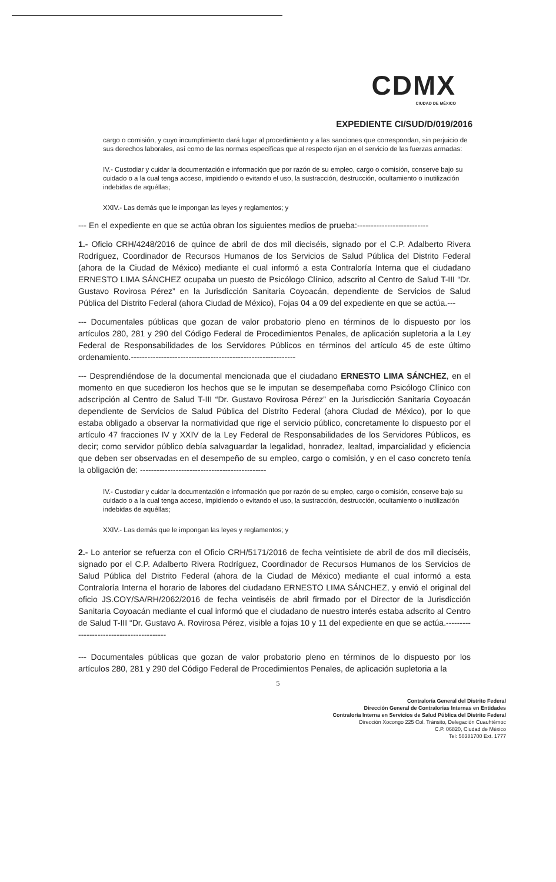CDMX CIUDAD DE MÉXICO
EXPEDIENTE CI/SUD/D/019/2016
cargo o comisión, y cuyo incumplimiento dará lugar al procedimiento y a las sanciones que correspondan, sin perjuicio de sus derechos laborales, así como de las normas específicas que al respecto rijan en el servicio de las fuerzas armadas:
IV.- Custodiar y cuidar la documentación e información que por razón de su empleo, cargo o comisión, conserve bajo su cuidado o a la cual tenga acceso, impidiendo o evitando el uso, la sustracción, destrucción, ocultamiento o inutilización indebidas de aquéllas;
XXIV.- Las demás que le impongan las leyes y reglamentos; y
--- En el expediente en que se actúa obran los siguientes medios de prueba:--------------------------
1.- Oficio CRH/4248/2016 de quince de abril de dos mil dieciséis, signado por el C.P. Adalberto Rivera Rodríguez, Coordinador de Recursos Humanos de los Servicios de Salud Pública del Distrito Federal (ahora de la Ciudad de México) mediante el cual informó a esta Contraloría Interna que el ciudadano ERNESTO LIMA SÁNCHEZ ocupaba un puesto de Psicólogo Clínico, adscrito al Centro de Salud T-III “Dr. Gustavo Rovirosa Pérez” en la Jurisdicción Sanitaria Coyoacán, dependiente de Servicios de Salud Pública del Distrito Federal (ahora Ciudad de México), Fojas 04 a 09 del expediente en que se actúa.---
--- Documentales públicas que gozan de valor probatorio pleno en términos de lo dispuesto por los artículos 280, 281 y 290 del Código Federal de Procedimientos Penales, de aplicación supletoria a la Ley Federal de Responsabilidades de los Servidores Públicos en términos del artículo 45 de este último ordenamiento.------------------------------------------------------------
--- Desprendiéndose de la documental mencionada que el ciudadano ERNESTO LIMA SÁNCHEZ, en el momento en que sucedieron los hechos que se le imputan se desempeñaba como Psicólogo Clínico con adscripción al Centro de Salud T-III “Dr. Gustavo Rovirosa Pérez” en la Jurisdicción Sanitaria Coyoacán dependiente de Servicios de Salud Pública del Distrito Federal (ahora Ciudad de México), por lo que estaba obligado a observar la normatividad que rige el servicio público, concretamente lo dispuesto por el artículo 47 fracciones IV y XXIV de la Ley Federal de Responsabilidades de los Servidores Públicos, es decir; como servidor público debía salvaguardar la legalidad, honradez, lealtad, imparcialidad y eficiencia que deben ser observadas en el desempeño de su empleo, cargo o comisión, y en el caso concreto tenía la obligación de: ----------------------------------------------
IV.- Custodiar y cuidar la documentación e información que por razón de su empleo, cargo o comisión, conserve bajo su cuidado o a la cual tenga acceso, impidiendo o evitando el uso, la sustracción, destrucción, ocultamiento o inutilización indebidas de aquéllas;
XXIV.- Las demás que le impongan las leyes y reglamentos; y
2.- Lo anterior se refuerza con el Oficio CRH/5171/2016 de fecha veintisiete de abril de dos mil dieciséis, signado por el C.P. Adalberto Rivera Rodríguez, Coordinador de Recursos Humanos de los Servicios de Salud Pública del Distrito Federal (ahora de la Ciudad de México) mediante el cual informó a esta Contraloría Interna el horario de labores del ciudadano ERNESTO LIMA SÁNCHEZ, y envió el original del oficio JS.COY/SA/RH/2062/2016 de fecha veintiséis de abril firmado por el Director de la Jurisdicción Sanitaria Coyoacán mediante el cual informó que el ciudadano de nuestro interés estaba adscrito al Centro de Salud T-III “Dr. Gustavo A. Rovirosa Pérez, visible a fojas 10 y 11 del expediente en que se actúa.-----------------------------------------
--- Documentales públicas que gozan de valor probatorio pleno en términos de lo dispuesto por los artículos 280, 281 y 290 del Código Federal de Procedimientos Penales, de aplicación supletoria a la
5
Contraloría General del Distrito Federal
Dirección General de Contralorías Internas en Entidades
Contraloría Interna en Servicios de Salud Pública del Distrito Federal
Dirección Xocongo 225 Col. Tránsito, Delegación Cuauhtémoc
C.P. 06820, Ciudad de México
Tel: 50381700 Ext. 1777